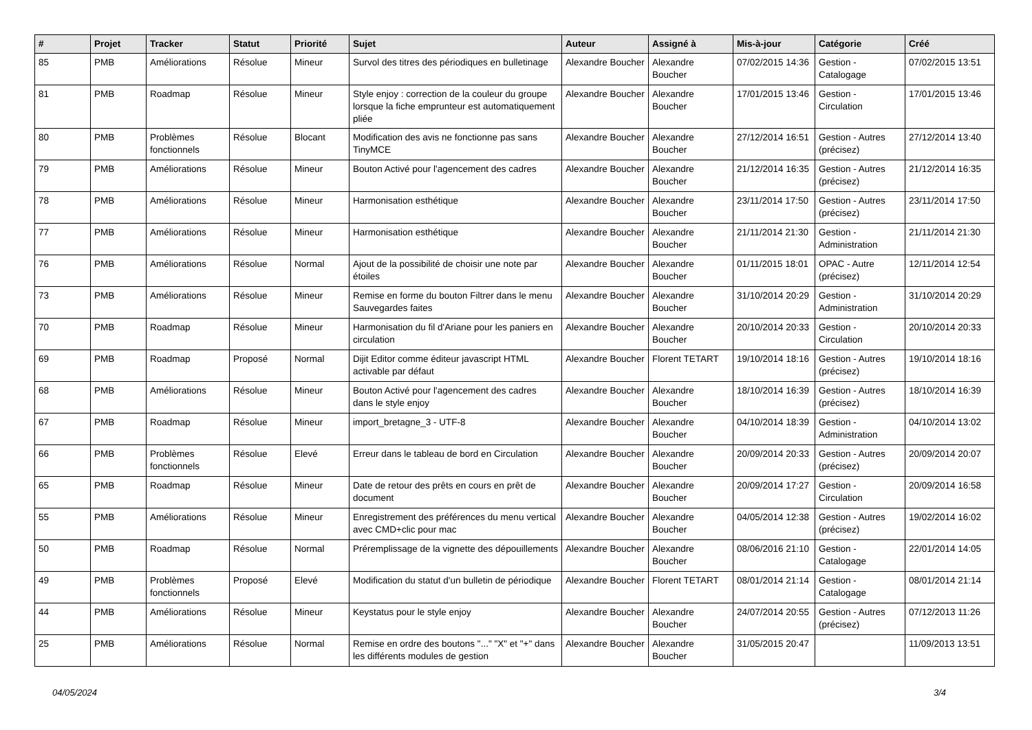| # | Projet | Tracker | Statut | Priorité | Sujet | Auteur | Assigné à | Mis-à-jour | Catégorie | Créé |
| --- | --- | --- | --- | --- | --- | --- | --- | --- | --- | --- |
| 85 | PMB | Améliorations | Résolue | Mineur | Survol des titres des périodiques en bulletinage | Alexandre Boucher | Alexandre Boucher | 07/02/2015 14:36 | Gestion - Catalogage | 07/02/2015 13:51 |
| 81 | PMB | Roadmap | Résolue | Mineur | Style enjoy : correction de la couleur du groupe lorsque la fiche emprunteur est automatiquement pliée | Alexandre Boucher | Alexandre Boucher | 17/01/2015 13:46 | Gestion - Circulation | 17/01/2015 13:46 |
| 80 | PMB | Problèmes fonctionnels | Résolue | Blocant | Modification des avis ne fonctionne pas sans TinyMCE | Alexandre Boucher | Alexandre Boucher | 27/12/2014 16:51 | Gestion - Autres (précisez) | 27/12/2014 13:40 |
| 79 | PMB | Améliorations | Résolue | Mineur | Bouton Activé pour l'agencement des cadres | Alexandre Boucher | Alexandre Boucher | 21/12/2014 16:35 | Gestion - Autres (précisez) | 21/12/2014 16:35 |
| 78 | PMB | Améliorations | Résolue | Mineur | Harmonisation esthétique | Alexandre Boucher | Alexandre Boucher | 23/11/2014 17:50 | Gestion - Autres (précisez) | 23/11/2014 17:50 |
| 77 | PMB | Améliorations | Résolue | Mineur | Harmonisation esthétique | Alexandre Boucher | Alexandre Boucher | 21/11/2014 21:30 | Gestion - Administration | 21/11/2014 21:30 |
| 76 | PMB | Améliorations | Résolue | Normal | Ajout de la possibilité de choisir une note par étoiles | Alexandre Boucher | Alexandre Boucher | 01/11/2015 18:01 | OPAC - Autre (précisez) | 12/11/2014 12:54 |
| 73 | PMB | Améliorations | Résolue | Mineur | Remise en forme du bouton Filtrer dans le menu Sauvegardes faites | Alexandre Boucher | Alexandre Boucher | 31/10/2014 20:29 | Gestion - Administration | 31/10/2014 20:29 |
| 70 | PMB | Roadmap | Résolue | Mineur | Harmonisation du fil d'Ariane pour les paniers en circulation | Alexandre Boucher | Alexandre Boucher | 20/10/2014 20:33 | Gestion - Circulation | 20/10/2014 20:33 |
| 69 | PMB | Roadmap | Proposé | Normal | Dijit Editor comme éditeur javascript HTML activable par défaut | Alexandre Boucher | Florent TETART | 19/10/2014 18:16 | Gestion - Autres (précisez) | 19/10/2014 18:16 |
| 68 | PMB | Améliorations | Résolue | Mineur | Bouton Activé pour l'agencement des cadres dans le style enjoy | Alexandre Boucher | Alexandre Boucher | 18/10/2014 16:39 | Gestion - Autres (précisez) | 18/10/2014 16:39 |
| 67 | PMB | Roadmap | Résolue | Mineur | import_bretagne_3 - UTF-8 | Alexandre Boucher | Alexandre Boucher | 04/10/2014 18:39 | Gestion - Administration | 04/10/2014 13:02 |
| 66 | PMB | Problèmes fonctionnels | Résolue | Elevé | Erreur dans le tableau de bord en Circulation | Alexandre Boucher | Alexandre Boucher | 20/09/2014 20:33 | Gestion - Autres (précisez) | 20/09/2014 20:07 |
| 65 | PMB | Roadmap | Résolue | Mineur | Date de retour des prêts en cours en prêt de document | Alexandre Boucher | Alexandre Boucher | 20/09/2014 17:27 | Gestion - Circulation | 20/09/2014 16:58 |
| 55 | PMB | Améliorations | Résolue | Mineur | Enregistrement des préférences du menu vertical avec CMD+clic pour mac | Alexandre Boucher | Alexandre Boucher | 04/05/2014 12:38 | Gestion - Autres (précisez) | 19/02/2014 16:02 |
| 50 | PMB | Roadmap | Résolue | Normal | Préremplissage de la vignette des dépouillements | Alexandre Boucher | Alexandre Boucher | 08/06/2016 21:10 | Gestion - Catalogage | 22/01/2014 14:05 |
| 49 | PMB | Problèmes fonctionnels | Proposé | Elevé | Modification du statut d'un bulletin de périodique | Alexandre Boucher | Florent TETART | 08/01/2014 21:14 | Gestion - Catalogage | 08/01/2014 21:14 |
| 44 | PMB | Améliorations | Résolue | Mineur | Keystatus pour le style enjoy | Alexandre Boucher | Alexandre Boucher | 24/07/2014 20:55 | Gestion - Autres (précisez) | 07/12/2013 11:26 |
| 25 | PMB | Améliorations | Résolue | Normal | Remise en ordre des boutons "..." "X" et "+" dans les différents modules de gestion | Alexandre Boucher | Alexandre Boucher | 31/05/2015 20:47 | | 11/09/2013 13:51 |
04/05/2024 3/4